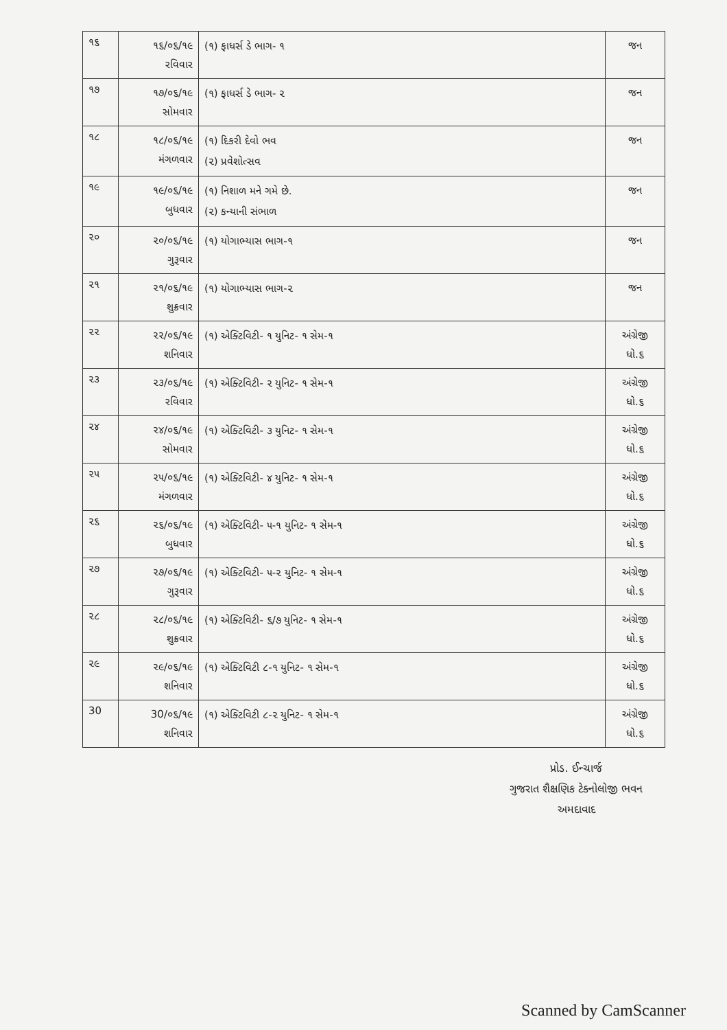| ૧૬ | ૧૬/૦૬/૧૯ રવિવાર | (૧) ફાધર્સ ડે ભાગ- ૧ | જન |
| ૧૭ | ૧૭/૦૬/૧૯ સોમવાર | (૧) ફાધર્સ ડે ભાગ- ૨ | જન |
| ૧૮ | ૧૮/૦૬/૧૯ મંગળવાર | (૧) દિકરી દેવો ભવ (૨) પ્રવેશોત્સવ | જન |
| ૧૯ | ૧૯/૦૬/૧૯ બુધવાર | (૧) નિશાળ મને ગમે છે. (૨) કન્યાની સંભાળ | જન |
| ૨૦ | ૨૦/૦૬/૧૯ ગુરૂવાર | (૧) યોગાભ્યાસ ભાગ-૧ | જન |
| ૨૧ | ૨૧/૦૬/૧૯ શુક્રવાર | (૧) યોગાભ્યાસ ભાગ-૨ | જન |
| ૨૨ | ૨૨/૦૬/૧૯ શનિવાર | (૧) એક્ટિવિટી- ૧ યુનિટ- ૧ સેમ-૧ | અંગ્રેજી ધો.૬ |
| ૨૩ | ૨૩/૦૬/૧૯ રવિવાર | (૧) એક્ટિવિટી- ૨ યુનિટ- ૧ સેમ-૧ | અંગ્રેજી ધો.૬ |
| ૨૪ | ૨૪/૦૬/૧૯ સોમવાર | (૧) એક્ટિવિટી- ૩ યુનિટ- ૧ સેમ-૧ | અંગ્રેજી ધો.૬ |
| ૨૫ | ૨૫/૦૬/૧૯ મંગળવાર | (૧) એક્ટિવિટી- ૪ યુનિટ- ૧ સેમ-૧ | અંગ્રેજી ધો.૬ |
| ૨૬ | ૨૬/૦૬/૧૯ બુધવાર | (૧) એક્ટિવિટી- ૫-૧ યુનિટ- ૧ સેમ-૧ | અંગ્રેજી ધો.૬ |
| ૨૭ | ૨૭/૦૬/૧૯ ગુરૂવાર | (૧) એક્ટિવિટી- ૫-૨ યુનિટ- ૧ સેમ-૧ | અંગ્રેજી ધો.૬ |
| ૨૮ | ૨૮/૦૬/૧૯ શુક્રવાર | (૧) એક્ટિવિટી- ૬/૭ યુનિટ- ૧ સેમ-૧ | અંગ્રેજી ધો.૬ |
| ૨૯ | ૨૯/૦૬/૧૯ શનિવાર | (૧) એક્ટિવિટી ૮-૧ યુનિટ- ૧ સેમ-૧ | અંગ્રેજી ધો.૬ |
| 30 | 30/૦૬/૧૯ શનિવાર | (૧) એક્ટિવિટી ૮-૨ યુનિટ- ૧ સેમ-૧ | અંગ્રેજી ધો.૬ |
પ્રોડ. ઈન્ચાર્જ
ગુજરાત શૈક્ષણિક ટેક્નોલોજી ભવન
અમદાવાદ
Scanned by CamScanner